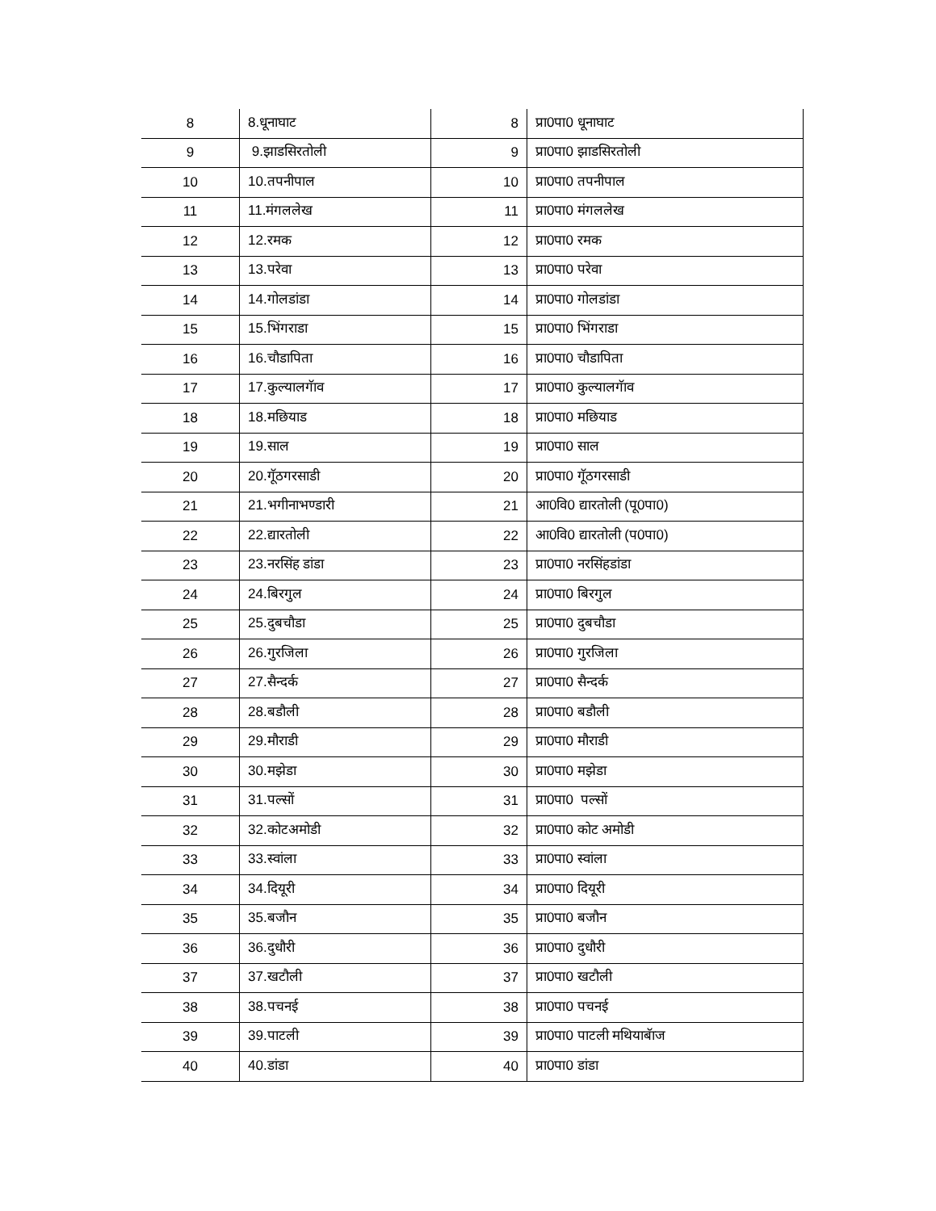| 8 | 8.धूनाघाट | 8 | प्रा0पा0 धूनाघाट |
| 9 | 9.झाडसिरतोली | 9 | प्रा0पा0 झाडसिरतोली |
| 10 | 10.तपनीपाल | 10 | प्रा0पा0 तपनीपाल |
| 11 | 11.मंगललेख | 11 | प्रा0पा0 मंगललेख |
| 12 | 12.रमक | 12 | प्रा0पा0 रमक |
| 13 | 13.परेवा | 13 | प्रा0पा0 परेवा |
| 14 | 14.गोलडांडा | 14 | प्रा0पा0 गोलडांडा |
| 15 | 15.भिंगराडा | 15 | प्रा0पा0 भिंगराडा |
| 16 | 16.चौडापिता | 16 | प्रा0पा0 चौडापिता |
| 17 | 17.कुल्यालगॅाव | 17 | प्रा0पा0 कुल्यालगॅाव |
| 18 | 18.मछियाड | 18 | प्रा0पा0 मछियाड |
| 19 | 19.साल | 19 | प्रा0पा0 साल |
| 20 | 20.गॅूठगरसाडी | 20 | प्रा0पा0 गॅूठगरसाडी |
| 21 | 21.भगीनाभण्डारी | 21 | आ0वि0 द्यारतोली (पू0पा0) |
| 22 | 22.द्यारतोली | 22 | आ0वि0 द्यारतोली (प0पा0) |
| 23 | 23.नरसिंह डांडा | 23 | प्रा0पा0 नरसिंहडांडा |
| 24 | 24.बिरगुल | 24 | प्रा0पा0 बिरगुल |
| 25 | 25.दुबचौडा | 25 | प्रा0पा0 दुबचौडा |
| 26 | 26.गुरजिला | 26 | प्रा0पा0 गुरजिला |
| 27 | 27.सैन्दर्क | 27 | प्रा0पा0 सैन्दर्क |
| 28 | 28.बडौली | 28 | प्रा0पा0 बडौली |
| 29 | 29.मौराडी | 29 | प्रा0पा0 मौराडी |
| 30 | 30.मझेडा | 30 | प्रा0पा0 मझेडा |
| 31 | 31.पल्सों | 31 | प्रा0पा0 पल्सों |
| 32 | 32.कोटअमोडी | 32 | प्रा0पा0 कोट अमोडी |
| 33 | 33.स्वांला | 33 | प्रा0पा0 स्वांला |
| 34 | 34.दियूरी | 34 | प्रा0पा0 दियूरी |
| 35 | 35.बजौन | 35 | प्रा0पा0 बजौन |
| 36 | 36.दुधौरी | 36 | प्रा0पा0 दुधौरी |
| 37 | 37.खटौली | 37 | प्रा0पा0 खटौली |
| 38 | 38.पचनई | 38 | प्रा0पा0 पचनई |
| 39 | 39.पाटली | 39 | प्रा0पा0 पाटली मथियाबॅाज |
| 40 | 40.डांडा | 40 | प्रा0पा0 डांडा |